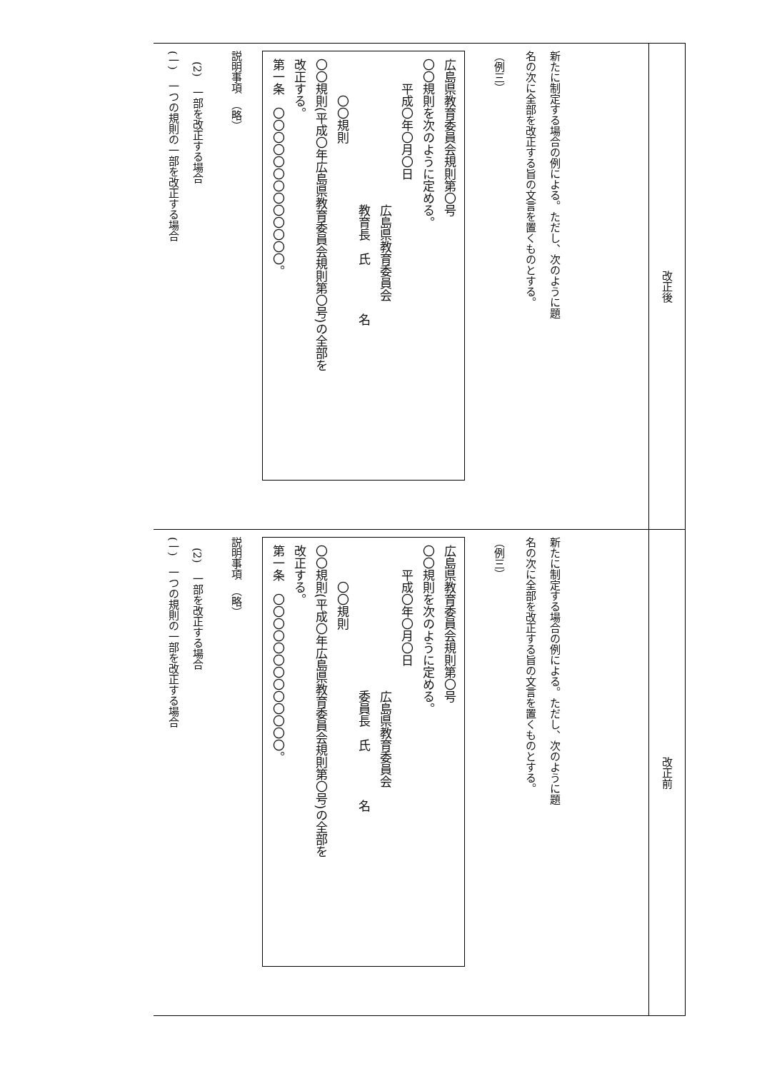| 新たに制定する場合の例による。ただし、次のように題 名の次に全部を改正する旨の文言を置くものとする。 （例三） 広島県教育委員会規則第〇号 〇〇規則を次のように定める。 平成〇年〇月〇日 広島県教育委員会 教育長 氏 名 〇〇規則 〇〇規則(平成〇年広島県教育委員会規則第〇号)の全部を 改正する。 第一条 〇〇〇〇〇〇〇〇〇〇〇〇〇。 説明事項 （略） (2) 一部を改正する場合 (一) 一つの規則の一部を改正する場合 | 改正後 |
| 新たに制定する場合の例による。ただし、次のように題 名の次に全部を改正する旨の文言を置くものとする。 （例三） 広島県教育委員会規則第〇号 〇〇規則を次のように定める。 平成〇年〇月〇日 広島県教育委員会 委員長 氏 名 〇〇規則 〇〇規則(平成〇年広島県教育委員会規則第〇号)の全部を 改正する。 第一条 〇〇〇〇〇〇〇〇〇〇〇〇〇。 説明事項 （略） (2) 一部を改正する場合 (一) 一つの規則の一部を改正する場合 | 改正前 |